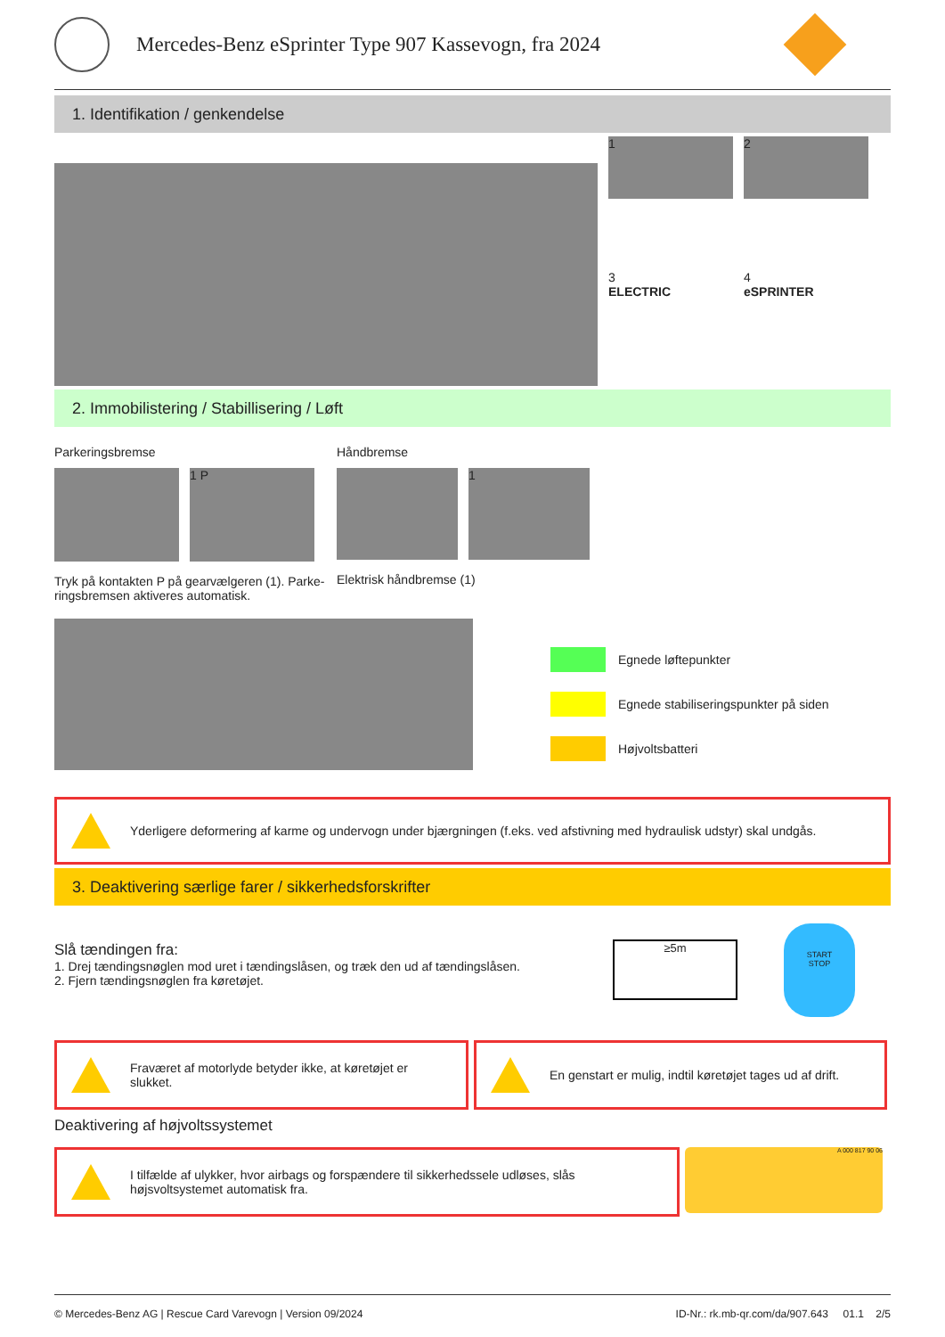Mercedes-Benz eSprinter Type 907 Kassevogn, fra 2024
1. Identifikation / genkendelse
1 2
3
ELECTRIC
4
eSPRINTER
2. Immobilistering / Stabillisering / Løft
Parkeringsbremse
1 P
Tryk på kontakten P på gearvælgeren (1). Parke-ringsbremsen aktiveres automatisk.
Håndbremse
1
Elektrisk håndbremse (1)
Egnede løftepunkter
Egnede stabiliseringspunkter på siden
Højvoltsbatteri
Yderligere deformering af karme og undervogn under bjærgningen (f.eks. ved afstivning med hydraulisk udstyr) skal undgås.
3. Deaktivering særlige farer / sikkerhedsforskrifter
Slå tændingen fra:
1. Drej tændingsnøglen mod uret i tændingslåsen, og træk den ud af tændingslåsen.
2. Fjern tændingsnøglen fra køretøjet.
≥5m
START
STOP
Fraværet af motorlyde betyder ikke, at køretøjet er slukket.
En genstart er mulig, indtil køretøjet tages ud af drift.
Deaktivering af højvoltssystemet
I tilfælde af ulykker, hvor airbags og forspændere til sikkerhedssele udløses, slås højsvoltsystemet automatisk fra.
A 000 817 90 06
© Mercedes-Benz AG | Rescue Card Varevogn | Version 09/2024 ID-Nr.: rk.mb-qr.com/da/907.643 01.1 2/5